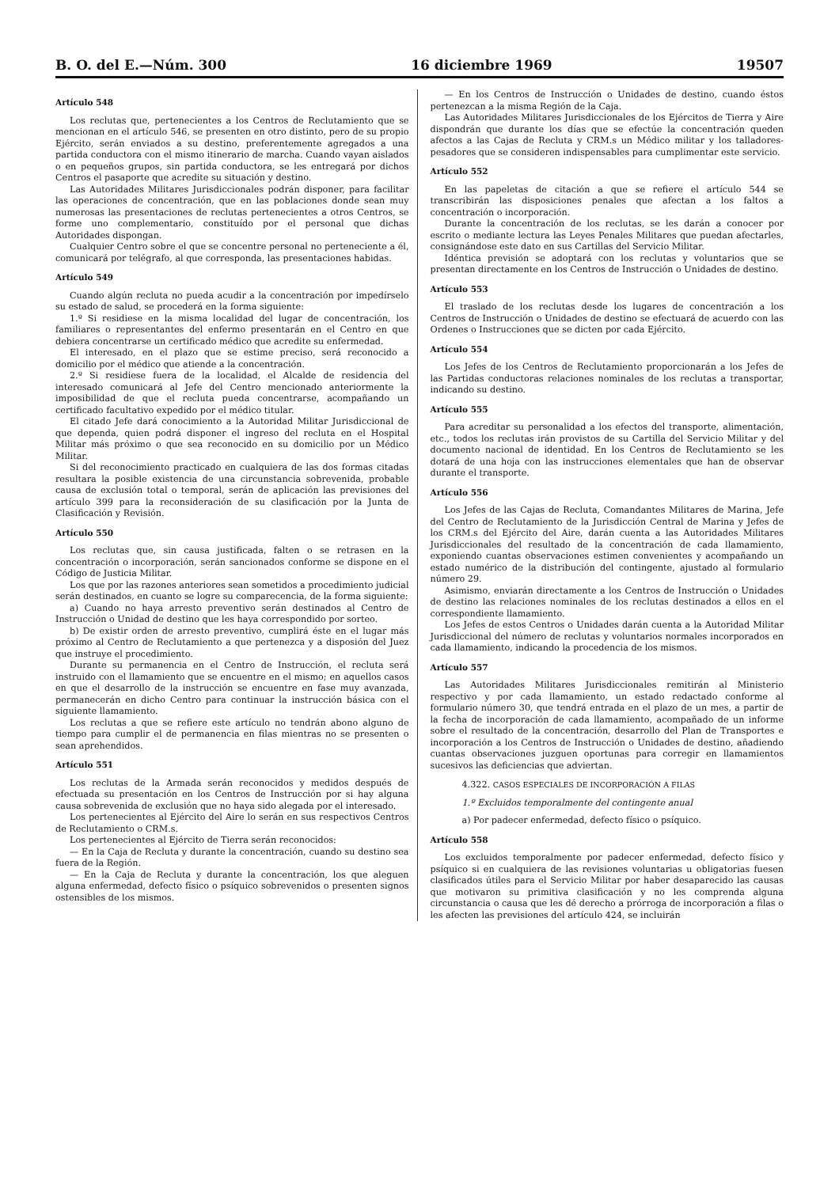B. O. del E.—Núm. 300 16 diciembre 1969 19507
Artículo 548
Los reclutas que, pertenecientes a los Centros de Reclutamiento que se mencionan en el artículo 546, se presenten en otro distinto, pero de su propio Ejército, serán enviados a su destino, preferentemente agregados a una partida conductora con el mismo itinerario de marcha. Cuando vayan aislados o en pequeños grupos, sin partida conductora, se les entregará por dichos Centros el pasaporte que acredite su situación y destino.
Las Autoridades Militares Jurisdiccionales podrán disponer, para facilitar las operaciones de concentración, que en las poblaciones donde sean muy numerosas las presentaciones de reclutas pertenecientes a otros Centros, se forme uno complementario, constituído por el personal que dichas Autoridades dispongan.
Cualquier Centro sobre el que se concentre personal no perteneciente a él, comunicará por telégrafo, al que corresponda, las presentaciones habidas.
Artículo 549
Cuando algún recluta no pueda acudir a la concentración por impedírselo su estado de salud, se procederá en la forma siguiente:
1.º Si residiese en la misma localidad del lugar de concentración, los familiares o representantes del enfermo presentarán en el Centro en que debiera concentrarse un certificado médico que acredite su enfermedad.
El interesado, en el plazo que se estime preciso, será reconocido a domicilio por el médico que atiende a la concentración.
2.º Si residiese fuera de la localidad, el Alcalde de residencia del interesado comunicará al Jefe del Centro mencionado anteriormente la imposibilidad de que el recluta pueda concentrarse, acompañando un certificado facultativo expedido por el médico titular.
El citado Jefe dará conocimiento a la Autoridad Militar Jurisdiccional de que dependa, quien podrá disponer el ingreso del recluta en el Hospital Militar más próximo o que sea reconocido en su domicilio por un Médico Militar.
Si del reconocimiento practicado en cualquiera de las dos formas citadas resultara la posible existencia de una circunstancia sobrevenida, probable causa de exclusión total o temporal, serán de aplicación las previsiones del artículo 399 para la reconsideración de su clasificación por la Junta de Clasificación y Revisión.
Artículo 550
Los reclutas que, sin causa justificada, falten o se retrasen en la concentración o incorporación, serán sancionados conforme se dispone en el Código de Justicia Militar.
Los que por las razones anteriores sean sometidos a procedimiento judicial serán destinados, en cuanto se logre su comparecencia, de la forma siguiente:
a) Cuando no haya arresto preventivo serán destinados al Centro de Instrucción o Unidad de destino que les haya correspondido por sorteo.
b) De existir orden de arresto preventivo, cumplirá éste en el lugar más próximo al Centro de Reclutamiento a que pertenezca y a disposión del Juez que instruye el procedimiento.
Durante su permanencia en el Centro de Instrucción, el recluta será instruido con el llamamiento que se encuentre en el mismo; en aquellos casos en que el desarrollo de la instrucción se encuentre en fase muy avanzada, permanecerán en dicho Centro para continuar la instrucción básica con el siguiente llamamiento.
Los reclutas a que se refiere este artículo no tendrán abono alguno de tiempo para cumplir el de permanencia en filas mientras no se presenten o sean aprehendidos.
Artículo 551
Los reclutas de la Armada serán reconocidos y medidos después de efectuada su presentación en los Centros de Instrucción por si hay alguna causa sobrevenida de exclusión que no haya sido alegada por el interesado.
Los pertenecientes al Ejército del Aire lo serán en sus respectivos Centros de Reclutamiento o CRM.s.
Los pertenecientes al Ejército de Tierra serán reconocidos:
— En la Caja de Recluta y durante la concentración, cuando su destino sea fuera de la Región.
— En la Caja de Recluta y durante la concentración, los que aleguen alguna enfermedad, defecto físico o psíquico sobrevenidos o presenten signos ostensibles de los mismos.
— En los Centros de Instrucción o Unidades de destino, cuando éstos pertenezcan a la misma Región de la Caja.
Las Autoridades Militares Jurisdiccionales de los Ejércitos de Tierra y Aire dispondrán que durante los días que se efectúe la concentración queden afectos a las Cajas de Recluta y CRM.s un Médico militar y los talladores-pesadores que se consideren indispensables para cumplimentar este servicio.
Artículo 552
En las papeletas de citación a que se refiere el artículo 544 se transcribirán las disposiciones penales que afectan a los faltos a concentración o incorporación.
Durante la concentración de los reclutas, se les darán a conocer por escrito o mediante lectura las Leyes Penales Militares que puedan afectarles, consignándose este dato en sus Cartillas del Servicio Militar.
Idéntica previsión se adoptará con los reclutas y voluntarios que se presentan directamente en los Centros de Instrucción o Unidades de destino.
Artículo 553
El traslado de los reclutas desde los lugares de concentración a los Centros de Instrucción o Unidades de destino se efectuará de acuerdo con las Ordenes o Instrucciones que se dicten por cada Ejército.
Artículo 554
Los Jefes de los Centros de Reclutamiento proporcionarán a los Jefes de las Partidas conductoras relaciones nominales de los reclutas a transportar, indicando su destino.
Artículo 555
Para acreditar su personalidad a los efectos del transporte, alimentación, etc., todos los reclutas irán provistos de su Cartilla del Servicio Militar y del documento nacional de identidad. En los Centros de Reclutamiento se les dotará de una hoja con las instrucciones elementales que han de observar durante el transporte.
Artículo 556
Los Jefes de las Cajas de Recluta, Comandantes Militares de Marina, Jefe del Centro de Reclutamiento de la Jurisdicción Central de Marina y Jefes de los CRM.s del Ejército del Aire, darán cuenta a las Autoridades Militares Jurisdiccionales del resultado de la concentración de cada llamamiento, exponiendo cuantas observaciones estimen convenientes y acompañando un estado numérico de la distribución del contingente, ajustado al formulario número 29.
Asimismo, enviarán directamente a los Centros de Instrucción o Unidades de destino las relaciones nominales de los reclutas destinados a ellos en el correspondiente llamamiento.
Los Jefes de estos Centros o Unidades darán cuenta a la Autoridad Militar Jurisdiccional del número de reclutas y voluntarios normales incorporados en cada llamamiento, indicando la procedencia de los mismos.
Artículo 557
Las Autoridades Militares Jurisdiccionales remitirán al Ministerio respectivo y por cada llamamiento, un estado redactado conforme al formulario número 30, que tendrá entrada en el plazo de un mes, a partir de la fecha de incorporación de cada llamamiento, acompañado de un informe sobre el resultado de la concentración, desarrollo del Plan de Transportes e incorporación a los Centros de Instrucción o Unidades de destino, añadiendo cuantas observaciones juzguen oportunas para corregir en llamamientos sucesivos las deficiencias que adviertan.
4.322. CASOS ESPECIALES DE INCORPORACIÓN A FILAS
1.º Excluidos temporalmente del contingente anual
a) Por padecer enfermedad, defecto físico o psíquico.
Artículo 558
Los excluidos temporalmente por padecer enfermedad, defecto físico y psíquico si en cualquiera de las revisiones voluntarias u obligatorias fuesen clasificados útiles para el Servicio Militar por haber desaparecido las causas que motivaron su primitiva clasificación y no les comprenda alguna circunstancia o causa que les dé derecho a prórroga de incorporación a filas o les afecten las previsiones del artículo 424, se incluirán